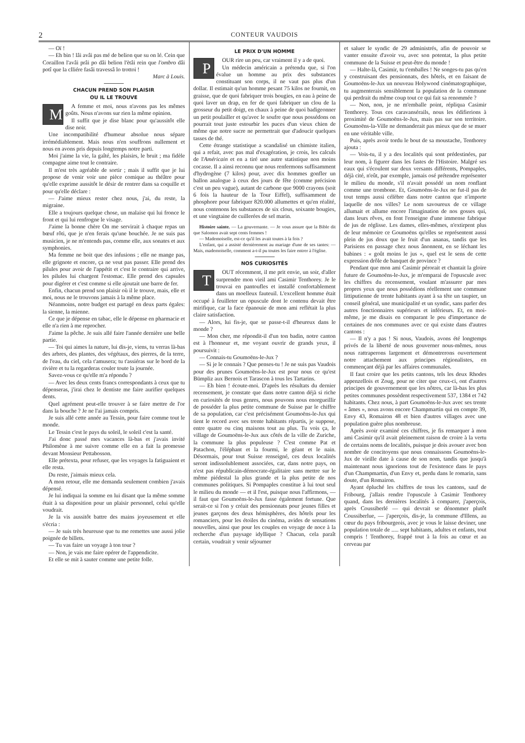2 CONTEUR VAUDOIS
— Oï !
— Eh bin ! lâi avâi pas mé de belion que su on lé. Cein que Coraillon l'avâi prâi po dâi belion l'ètâi rein que l'ombro dâi potî que la clliére fasâi travessâ lo trottoi !
Marc à Louis.
CHACUN PREND SON PLAISIR
OU IL LE TROUVE
MA femme et moi, nous n'avons pas les mêmes goûts. Nous n'avons sur rien la même opinion.
Il suffit que je dise blanc pour qu'aussitôt elle dise noir.
Une incompatibilité d'humeur absolue nous sépare irrémédiablement. Mais nous n'en souffrons nullement et nous en avons pris depuis longtemps notre parti.
Moi j'aime la vie, la gaîté, les plaisirs, le bruit ; ma fidèle compagne aime tout le contraire.
Il m'est très agréable de sortir ; mais il suffit que je lui propose de venir voir une pièce comique au théâtre pour qu'elle exprime aussitôt le désir de rentrer dans sa coquille et pour qu'elle déclare :
— J'aime mieux rester chez nous, j'ai, du reste, la migraine.
Elle a toujours quelque chose, un malaise qui lui fronce le front et qui lui renfrogne le visage.
J'aime la bonne chère On me servirait à chaque repas un bœuf rôti, que je n'en ferais qu'une bouchée. Je ne suis pas musicien, je ne m'entends pas, comme elle, aux sonates et aux symphonies.
Ma femme ne boit que des infusions ; elle ne mange pas, elle grignote et encore, ça ne veut pas passer. Elle prend des pilules pour avoir de l'appétit et c'est le contraire qui arrive, les pilules lui chargent l'estomac. Elle prend des capsules pour digérer et c'est comme si elle ajoutait une barre de fer.
Enfin, chacun prend son plaisir où il le trouve, mais, elle et moi, nous ne le trouvons jamais à la même place.
Néanmoins, notre budget est partagé en deux parts égales: la sienne, la mienne.
Ce que je dépense en tabac, elle le dépense en pharmacie et elle n'a rien à me reprocher.
J'aime la pêche. Je suis allé faire l'année dernière une belle partie.
— Toi qui aimes la nature, lui dis-je, viens, tu verras là-bas des arbres, des plantes, des végétaux, des pierres, de la terre, de l'eau, du ciel, cela t'amusera; tu t'assiéras sur le bord de la rivière et tu la regarderas couler toute la journée.
Savez-vous ce qu'elle m'a répondu ?
— Avec les deux cents francs correspondants à ceux que tu dépenseras, j'irai chez le dentiste me faire aurifier quelques dents.
Quel agrément peut-elle trouver à se faire mettre de l'or dans la bouche ? Je ne l'ai jamais compris.
Je suis allé cette année au Tessin, pour faire comme tout le monde.
Le Tessin c'est le pays du soleil, le soleil c'est la santé.
J'ai donc passé mes vacances là-bas et j'avais invité Philomène à me suivre comme elle en a fait la promesse devant Monsieur Pettabosson.
Elle prétexta, pour refuser, que les voyages la fatiguaient et elle resta.
Du reste, j'aimais mieux cela.
A mon retour, elle me demanda seulement combien j'avais dépensé.
Je lui indiquai la somme en lui disant que la même somme était à sa disposition pour un plaisir personnel, celui qu'elle voudrait.
Je la vis aussitôt battre des mains joyeusement et elle s'écria :
— Je suis très heureuse que tu me remettes une aussi jolie poignée de billets.
— Tu vas faire un voyage à ton tour ?
— Non, je vais me faire opérer de l'appendicite.
Et elle se mit à sauter comme une petite folle.
LE PRIX D'UN HOMME
POUR rire un peu, car vraiment il y a de quoi.
Un médecin américain a prétendu que, si l'on évalue un homme au prix des substances constituant son corps, il ne vaut pas plus d'un dollar. Il estimait qu'un homme pesant 75 kilos ne fournit, en graisse, que de quoi fabriquer trois bougies, en eau à peine de quoi laver un drap, en fer de quoi fabriquer un clou de la grosseur du petit doigt, en chaux à peine de quoi badigeonner un petit poulailler et qu'avec le soufre que nous possédons on pourrait tout juste estourbir les puces d'un vieux chien de même que notre sucre ne permettrait que d'adoucir quelques tasses de thé.
Cette étrange statistique a scandalisé un chimiste italien, qui a refait, avec pas mal d'exagération, je crois, les calculs de l'Américain et en a tiré une autre statistique non moins cocasse. Il a ainsi reconnu que nous renfermons suffisamment d'hydrogène (7 kilos) pour, avec dix hommes gonfler un ballon analogue à ceux des jours de fête (comme précision c'est un peu vague), autant de carbone que 9000 crayons (soit 6 fois la hauteur de la Tour Eiffel), suffisamment de phosphore pour fabriquer 820.000 allumettes et qu'en réalité, nous contenons les substances de six clous, soixante bougies, et une vingtaine de cuillerées de sel marin.
Histoire sainte. — La gouvernante. — Je vous assure que la Bible dit que Salomon avait sept cents femmes !
— Mademoiselle, est-ce qu'il les avait toutes à la fois ?
L'enfant, qui a assisté dernièrement au mariage d'une de ses tantes: — Mais, mademoiselle, comment a-t-il pu toutes les faire entrer à l'église.
NOS CURIOSITÉS
TOUT récemment, il me prit envie, un soir, d'aller surprendre mon vieil ami Casimir Tenthorey. Je le trouvai en pantoufles et installé confortablement dans un moelleux fauteuil. L'excellent homme était occupé à feuilleter un opuscule dont le contenu devait être mirifique, car la face épanouie de mon ami reflétait la plus claire satisfaction.
— Alors, lui fis-je, que se passe-t-il d'heureux dans le monde ?
— Mon cher, me répondit-il d'un ton badin, notre canton est à l'honneur et, me voyant ouvrir de grands yeux, il poursuivit :
— Connais-tu Goumoëns-le-Jux ?
— Si je le connais ? Que penses-tu ! Je ne suis pas Vaudois pour des prunes Goumoëns-le-Jux est pour nous ce qu'est Bümpliz aux Bernois et Tarascon à tous les Tartarins.
— Eh bien ! écoute-moi. D'après les résultats du dernier recensement, je constate que dans notre canton déjà si riche en curiosités de tous genres, nous pouvons nous enorgueillir de posséder la plus petite commune de Suisse par le chiffre de sa population, car c'est précisément Goumoëns-le-Jux qui tient le record avec ses trente habitants répartis, je suppose, entre quatre ou cinq maisons tout au plus. Tu vois ça, le village de Goumoëns-le-Jux aux côtés de la ville de Zuriche, la commune la plus populeuse ? C'est comme Pat et Patachon, l'éléphant et la fourmi, le géant et le nain. Désormais, pour tout Suisse renseigné, ces deux localités seront indissolublement associées, car, dans notre pays, on n'est pas républicain-démocrate-égalitaire sans mettre sur le même piédestal la plus grande et la plus petite de nos communes politiques. Si Pompaples constitue à lui tout seul le milieu du monde — et il l'est, puisque nous l'affirmons, — il faut que Goumoëns-le-Jux fasse également fortune. Que serait-ce si l'on y créait des pensionnats pour jeunes filles et jeunes garçons des deux hémisphères, des hôtels pour les romanciers, pour les étoiles du cinéma, avides de sensations nouvelles, ainsi que pour les couples en voyage de noce à la recherche d'un paysage idyllique ? Chacun, cela paraît certain, voudrait y venir séjourner
et saluer le syndic de 29 administrés, afin de pouvoir se vanter ensuite d'avoir vu, avec son potentat, la plus petite commune de la Suisse et peut-être du monde !
— Halte-là, Casimir, tu t'emballes ! Ne songes-tu pas qu'en y construisant des pensionnats, des hôtels, et en faisant de Goumoëns-le-Jux un nouveau Holywood cinématographique, tu augmenterais sensiblement la population de la commune qui perdrait du même coup tout ce qui fait sa renommée ?
— Non, non, je ne m'emballe point, répliqua Casimir Tenthorey. Tous ces caravansérails, nous les édifierions à proximité de Goumoëns-le-Jux, mais pas sur son territoire. Goumoëns-la-Ville ne demanderait pas mieux que de se muer en une véritable ville.
Puis, après avoir tordu le bout de sa moustache, Tenthorey ajouta :
— Vois-tu, il y a des localités qui sont prédestinées, par leur nom, à figurer dans les fastes de l'Histoire. Malgré ses eaux qui s'écoulent sur deux versants différents, Pompaples, déjà cité, n'eût, par exemple, jamais osé prétendre représenter le milieu du monde, s'il n'avait possédé un nom ronflant comme une trombone. Et, Goumoëns-le-Jux ne fut-il pas de tout temps aussi célèbre dans notre canton que n'importe laquelle de nos villes? Le nom savoureux de ce village allumait et allume encore l'imagination de nos gosses qui, dans leurs rêves, en font l'enseigne d'une immense fabrique de jus de réglisse. Les dames, elles-mêmes, n'extirpent plus de leur mémoire ce Goumoëns qu'elles se représentent aussi plein de jus doux que le fruit d'un ananas, tandis que les Parisiens en passage chez nous ânonnent, en se léchant les babines : « goût moins le jus », quel est le sens de cette expression drôle de banquet de province ?
Pendant que mon ami Casimir pérorait et chantait la gloire future de Goumoëns-le-Jux, je m'emparai de l'opuscule avec les chiffres du recensement, voulant m'assurer par mes propres yeux que nous possédions réellement une commune littiputienne de trente habitants ayant à sa tête un taupier, un conseil général, une municipalité et un syndic, sans parler des autres fonctionnaires supérieurs et inférieurs. Et, en moi-même, je me disais en comparant le peu d'importance de certaines de nos communes avec ce qui existe dans d'autres cantons :
— Il n'y a pas ! Si nous, Vaudois, avons été longtemps privés de la liberté de nous gouverner nous-mêmes, nous nous rattraperons largement et démontrerons ouvertement notre attachement aux principes régionalistes, en commençant déjà par les affaires communales.
Il faut croire que les petits cantons, tels les deux Rhodes appenzellois et Zoug, pour ne citer que ceux-ci, ont d'autres principes de gouvernement que les nôtres, car là-bas les plus petites communes possèdent respectivement 537, 1384 et 742 habitants. Chez nous, à part Goumoëns-le-Jux avec ses trente « âmes », nous avons encore Champmartin qui en compte 39, Envy 43, Romairon 48 et bien d'autres villages avec une population guère plus nombreuse.
Après avoir examiné ces chiffres, je fis remarquer à mon ami Casimir qu'il avait pleinement raison de croire à la vertu de certains noms de localités, puisque je dois avouer avec bon nombre de concitoyens que nous connaissons Goumoëns-le-Jux de vieille date à cause de son nom, tandis que jusqu'à maintenant nous ignorions tout de l'existence dans le pays d'un Champmartin, d'un Envy et, perdu dans le romarin, sans doute, d'un Romairon.
Ayant épluché les chiffres de tous les cantons, sauf de Fribourg, j'allais rendre l'opuscule à Casimir Tenthorey quand, dans les dernières localités à comparer, j'aperçois, après Coussiberlé — qui devrait se dénommer plutôt Coussiberlue, — j'aperçois, dis-je, la commune d'Illens, au cœur du pays fribourgeois, avec je vous le laisse deviner, une population totale de ..... sept habitants, adultes et enfants, tout compris ! Tenthorey, frappé tout à la fois au cœur et au cerveau par